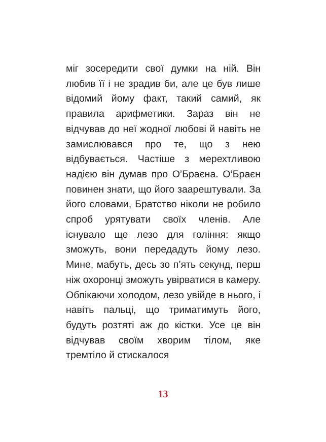міг зосередити свої думки на ній. Він любив її і не зрадив би, але це був лише відомий йому факт, такий самий, як правила арифметики. Зараз він не відчував до неї жодної любові й навіть не замислювався про те, що з нею відбувається. Частіше з мерехтливою надією він думав про О’Браєна. О’Браєн повинен знати, що його заарештували. За його словами, Братство ніколи не робило спроб урятувати своїх членів. Але існувало ще лезо для гоління: якщо зможуть, вони передадуть йому лезо. Мине, мабуть, десь зо п’ять секунд, перш ніж охоронці зможуть увірватися в камеру. Обпікаючи холодом, лезо увійде в нього, і навіть пальці, що триматимуть його, будуть розтяті аж до кістки. Усе це він відчував своїм хворим тілом, яке тремтіло й стискалося
13